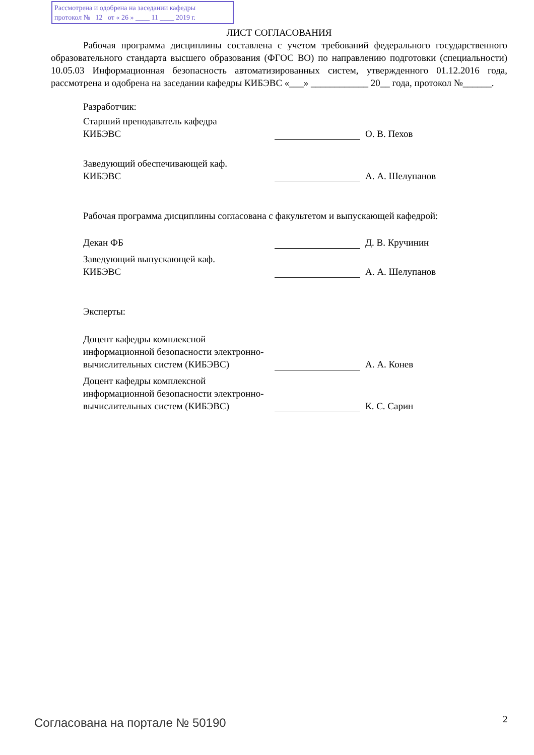Рассмотрена и одобрена на заседании кафедры
протокол № 12 от « 26 » ____ 11 ____ 2019 г.
ЛИСТ СОГЛАСОВАНИЯ
Рабочая программа дисциплины составлена с учетом требований федерального государственного образовательного стандарта высшего образования (ФГОС ВО) по направлению подготовки (специальности) 10.05.03 Информационная безопасность автоматизированных систем, утвержденного 01.12.2016 года, рассмотрена и одобрена на заседании кафедры КИБЭВС «___» ____________ 20__ года, протокол №______.
Разработчик:
Старший преподаватель кафедра
КИБЭВС
О. В. Пехов
Заведующий обеспечивающей каф.
КИБЭВС
А. А. Шелупанов
Рабочая программа дисциплины согласована с факультетом и выпускающей кафедрой:
Декан ФБ
Д. В. Кручинин
Заведующий выпускающей каф.
КИБЭВС
А. А. Шелупанов
Эксперты:
Доцент кафедры комплексной информационной безопасности электронно-вычислительных систем (КИБЭВС)
А. А. Конев
Доцент кафедры комплексной информационной безопасности электронно-вычислительных систем (КИБЭВС)
К. С. Сарин
Согласована на портале № 50190 2